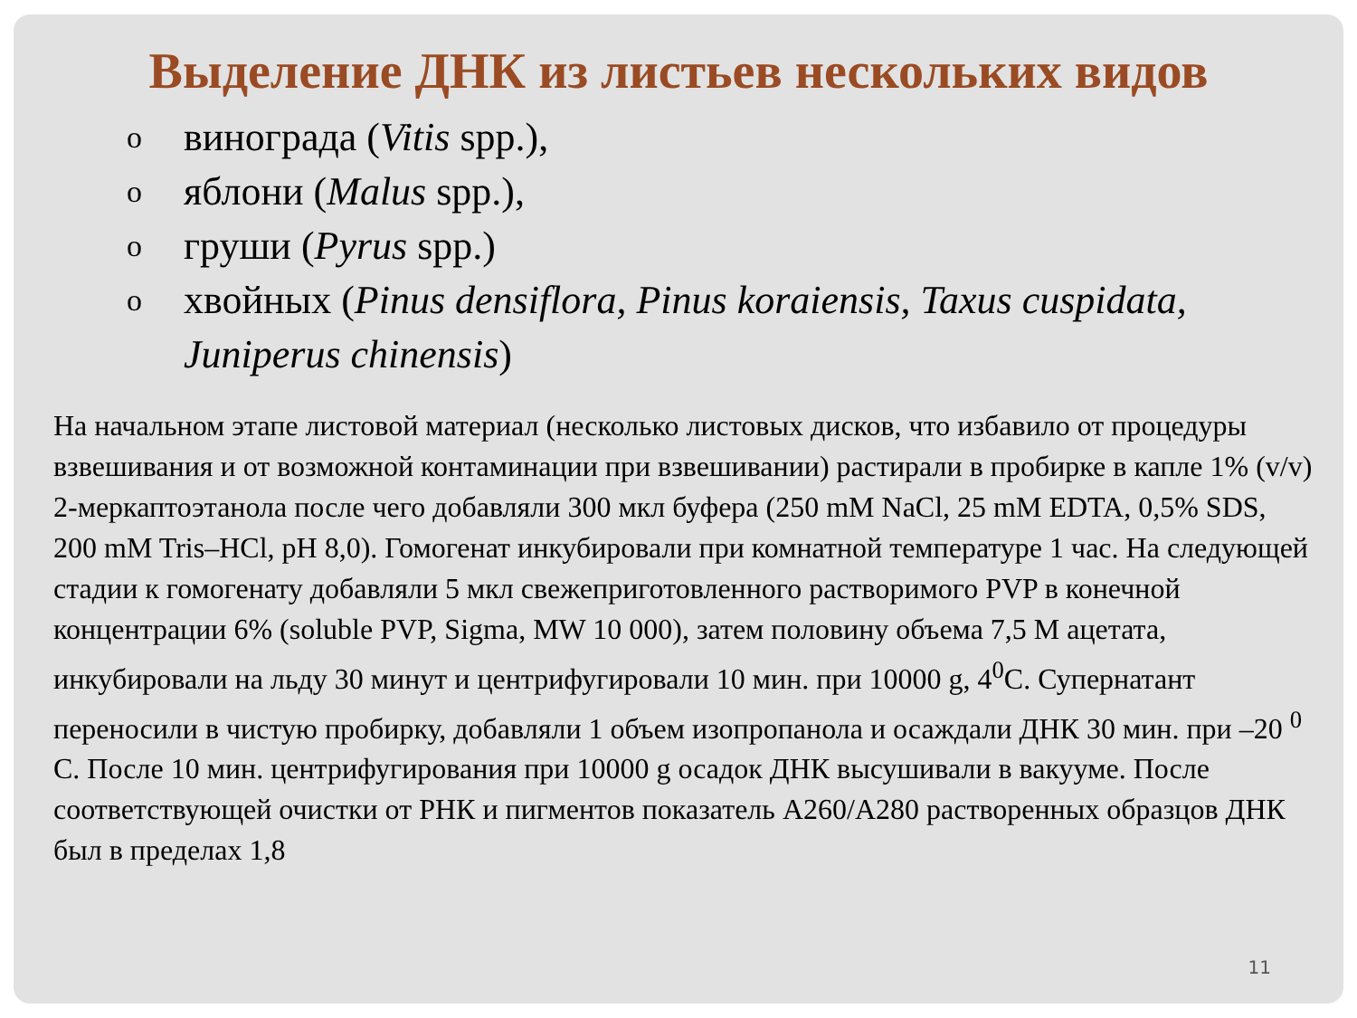Выделение ДНК из листьев нескольких видов
oвинограда (Vitis spp.),
oяблони (Malus spp.),
oгруши (Pyrus spp.)
oхвойных (Pinus densiflora, Pinus koraiensis, Taxus cuspidata, Juniperus chinensis)
На начальном этапе листовой материал (несколько листовых дисков, что избавило от процедуры взвешивания и от возможной контаминации при взвешивании) растирали в пробирке в капле 1% (v/v) 2-меркаптоэтанола после чего добавляли 300 мкл буфера (250 mM NaCl, 25 mM EDTA, 0,5% SDS, 200 mM Tris–HCl, pH 8,0). Гомогенат инкубировали при комнатной температуре 1 час. На следующей стадии к гомогенату добавляли 5 мкл свежеприготовленного растворимого PVP в конечной концентрации 6% (soluble PVP, Sigma, MW 10 000), затем половину объема 7,5 М ацетата, инкубировали на льду 30 минут и центрифугировали 10 мин. при 10000 g, 4<sup>0</sup>C. Супернатант переносили в чистую пробирку, добавляли 1 объем изопропанола и осаждали ДНК 30 мин. при –20 <sup>0</sup> С. После 10 мин. центрифугирования при 10000 g осадок ДНК высушивали в вакууме. После соответствующей очистки от РНК и пигментов показатель A260/A280 растворенных образцов ДНК был в пределах 1,8
11